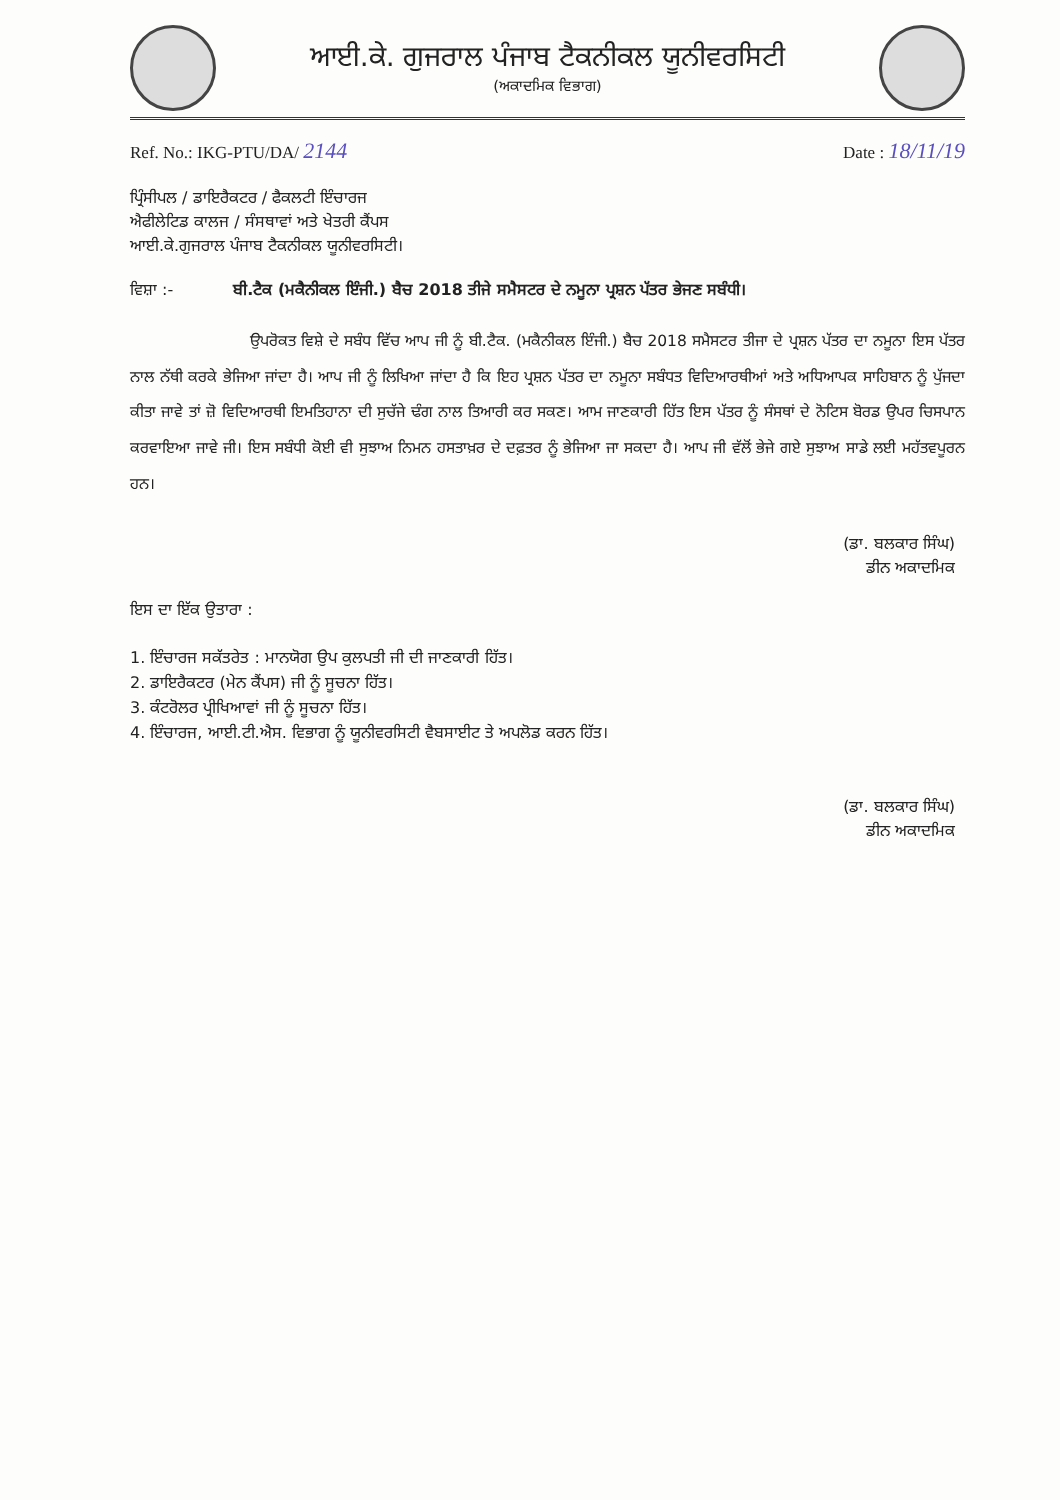ਆਈ.ਕੇ. ਗੁਜਰਾਲ ਪੰਜਾਬ ਟੈਕਨੀਕਲ ਯੂਨੀਵਰਸਿਟੀ
(ਅਕਾਦਮਿਕ ਵਿਭਾਗ)
Ref. No.: IKG-PTU/DA/ 2144 Date : 18/11/19
ਪ੍ਰਿੰਸੀਪਲ / ਡਾਇਰੈਕਟਰ / ਫੈਕਲਟੀ ਇੰਚਾਰਜ
ਐਫੀਲੇਟਿਡ ਕਾਲਜ / ਸੰਸਥਾਵਾਂ ਅਤੇ ਖੇਤਰੀ ਕੈਂਪਸ
ਆਈ.ਕੇ.ਗੁਜਰਾਲ ਪੰਜਾਬ ਟੈਕਨੀਕਲ ਯੂਨੀਵਰਸਿਟੀ।
ਵਿਸ਼ਾ :- ਬੀ.ਟੈਕ (ਮਕੈਨੀਕਲ ਇੰਜੀ.) ਬੈਚ 2018 ਤੀਜੇ ਸਮੈਸਟਰ ਦੇ ਨਮੂਨਾ ਪ੍ਰਸ਼ਨ ਪੱਤਰ ਭੇਜਣ ਸਬੰਧੀ।
ਉਪਰੋਕਤ ਵਿਸ਼ੇ ਦੇ ਸਬੰਧ ਵਿੱਚ ਆਪ ਜੀ ਨੂੰ ਬੀ.ਟੈਕ. (ਮਕੈਨੀਕਲ ਇੰਜੀ.) ਬੈਚ 2018 ਸਮੈਸਟਰ ਤੀਜਾ ਦੇ ਪ੍ਰਸ਼ਨ ਪੱਤਰ ਦਾ ਨਮੂਨਾ ਇਸ ਪੱਤਰ ਨਾਲ ਨੱਥੀ ਕਰਕੇ ਭੇਜਿਆ ਜਾਂਦਾ ਹੈ। ਆਪ ਜੀ ਨੂੰ ਲਿਖਿਆ ਜਾਂਦਾ ਹੈ ਕਿ ਇਹ ਪ੍ਰਸ਼ਨ ਪੱਤਰ ਦਾ ਨਮੂਨਾ ਸਬੰਧਤ ਵਿਦਿਆਰਥੀਆਂ ਅਤੇ ਅਧਿਆਪਕ ਸਾਹਿਬਾਨ ਨੂੰ ਪੁੱਜਦਾ ਕੀਤਾ ਜਾਵੇ ਤਾਂ ਜ਼ੋ ਵਿਦਿਆਰਥੀ ਇਮਤਿਹਾਨਾ ਦੀ ਸੁਚੱਜੇ ਢੰਗ ਨਾਲ ਤਿਆਰੀ ਕਰ ਸਕਣ। ਆਮ ਜਾਣਕਾਰੀ ਹਿੱਤ ਇਸ ਪੱਤਰ ਨੂੰ ਸੰਸਥਾਂ ਦੇ ਨੋਟਿਸ ਬੋਰਡ ਉਪਰ ਚਿਸਪਾਨ ਕਰਵਾਇਆ ਜਾਵੇ ਜੀ। ਇਸ ਸਬੰਧੀ ਕੋਈ ਵੀ ਸੁਝਾਅ ਨਿਮਨ ਹਸਤਾਖ਼ਰ ਦੇ ਦਫ਼ਤਰ ਨੂੰ ਭੇਜਿਆ ਜਾ ਸਕਦਾ ਹੈ। ਆਪ ਜੀ ਵੱਲੋਂ ਭੇਜੇ ਗਏ ਸੁਝਾਅ ਸਾਡੇ ਲਈ ਮਹੱਤਵਪੂਰਨ ਹਨ।
(ਡਾ. ਬਲਕਾਰ ਸਿੰਘ)
ਡੀਨ ਅਕਾਦਮਿਕ
ਇਸ ਦਾ ਇੱਕ ਉਤਾਰਾ :
1. ਇੰਚਾਰਜ ਸਕੱਤਰੇਤ : ਮਾਨਯੋਗ ਉਪ ਕੁਲਪਤੀ ਜੀ ਦੀ ਜਾਣਕਾਰੀ ਹਿੱਤ।
2. ਡਾਇਰੈਕਟਰ (ਮੇਨ ਕੈਂਪਸ) ਜੀ ਨੂੰ ਸੂਚਨਾ ਹਿੱਤ।
3. ਕੰਟਰੋਲਰ ਪ੍ਰੀਖਿਆਵਾਂ ਜੀ ਨੂੰ ਸੂਚਨਾ ਹਿੱਤ।
4. ਇੰਚਾਰਜ, ਆਈ.ਟੀ.ਐਸ. ਵਿਭਾਗ ਨੂੰ ਯੂਨੀਵਰਸਿਟੀ ਵੈਬਸਾਈਟ ਤੇ ਅਪਲੋਡ ਕਰਨ ਹਿੱਤ।
(ਡਾ. ਬਲਕਾਰ ਸਿੰਘ)
ਡੀਨ ਅਕਾਦਮਿਕ